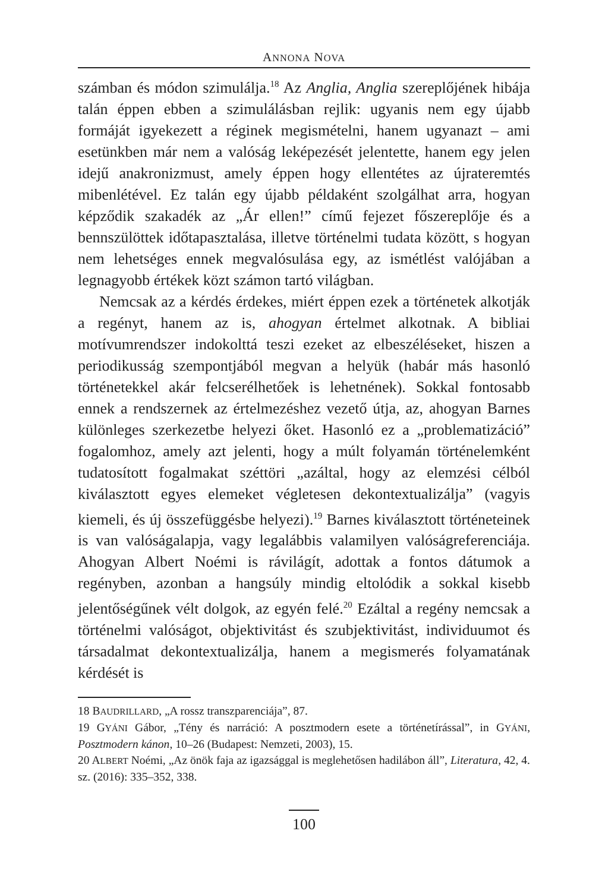ANNONA NOVA
számban és módon szimulálja.<sup>18</sup> Az Anglia, Anglia szereplőjének hibája talán éppen ebben a szimulálásban rejlik: ugyanis nem egy újabb formáját igyekezett a réginek megismételni, hanem ugyanazt – ami esetünkben már nem a valóság leképezését jelentette, hanem egy jelen idejű anakronizmust, amely éppen hogy ellentétes az újrateremtés mibenlétével. Ez talán egy újabb példaként szolgálhat arra, hogyan képződik szakadék az „Ár ellen!” című fejezet főszereplője és a bennszülöttek időtapasztalása, illetve történelmi tudata között, s hogyan nem lehetséges ennek megvalósulása egy, az ismétlést valójában a legnagyobb értékek közt számon tartó világban.
Nemcsak az a kérdés érdekes, miért éppen ezek a történetek alkotják a regényt, hanem az is, ahogyan értelmet alkotnak. A bibliai motívumrendszer indokolttá teszi ezeket az elbeszéléseket, hiszen a periodikusság szempontjából megvan a helyük (habár más hasonló történetekkel akár felcserélhetőek is lehetnének). Sokkal fontosabb ennek a rendszernek az értelmezéshez vezető útja, az, ahogyan Barnes különleges szerkezetbe helyezi őket. Hasonló ez a „problematizáció” fogalomhoz, amely azt jelenti, hogy a múlt folyamán történelemként tudatosított fogalmakat széttöri „azáltal, hogy az elemzési célból kiválasztott egyes elemeket végletesen dekontextualizálja” (vagyis kiemeli, és új összefüggésbe helyezi).<sup>19</sup> Barnes kiválasztott történeteinek is van valóságalapja, vagy legalábbis valamilyen valóságreferenciája. Ahogyan Albert Noémi is rávilágít, adottak a fontos dátumok a regényben, azonban a hangsúly mindig eltolódik a sokkal kisebb jelentőségűnek vélt dolgok, az egyén felé.<sup>20</sup> Ezáltal a regény nemcsak a történelmi valóságot, objektivitást és szubjektivitást, individuumot és társadalmat dekontextualizálja, hanem a megismerés folyamatának kérdését is
18 BAUDRILLARD, „A rossz transzparenciája”, 87.
19 GYÁNI Gábor, „Tény és narráció: A posztmodern esete a történetírással”, in GYÁNI, Posztmodern kánon, 10–26 (Budapest: Nemzeti, 2003), 15.
20 ALBERT Noémi, „Az önök faja az igazsággal is meglehetősen hadilábon áll”, Literatura, 42, 4. sz. (2016): 335–352, 338.
100